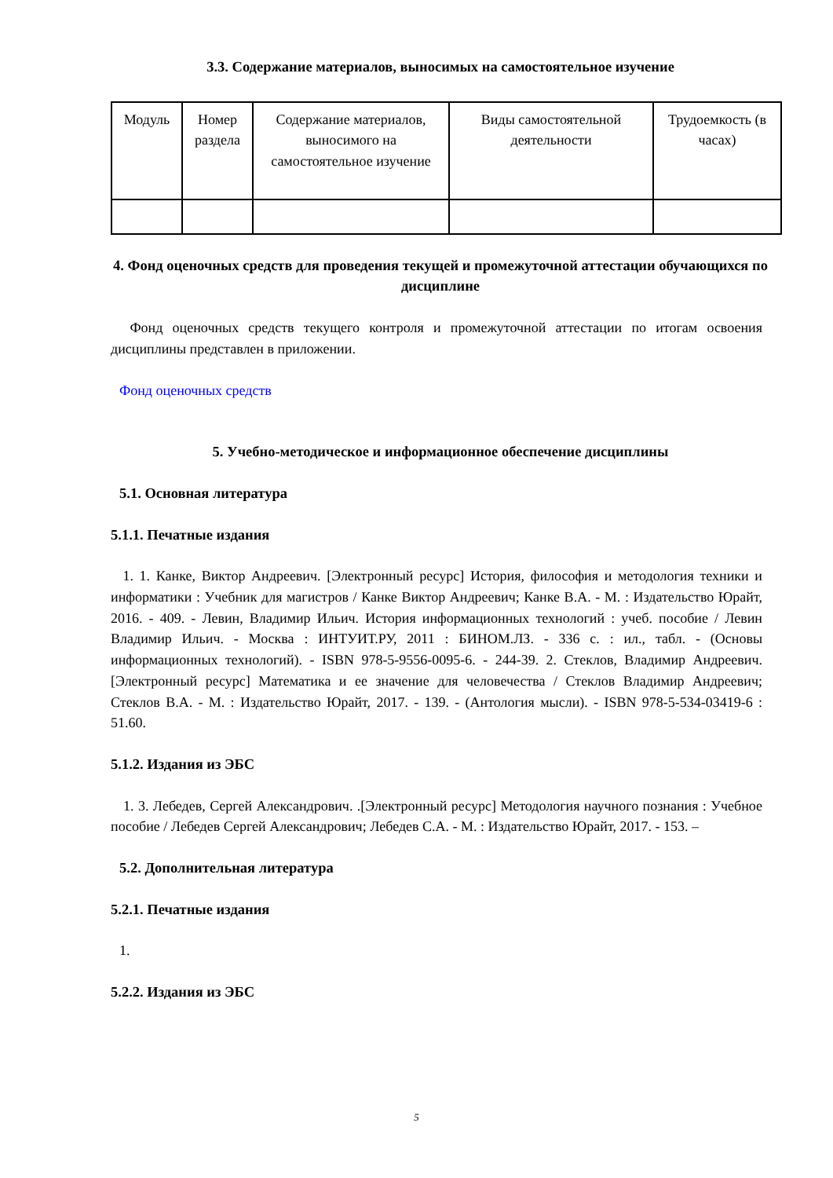3.3. Содержание материалов, выносимых на самостоятельное изучение
| Модуль | Номер раздела | Содержание материалов, выносимого на самостоятельное изучение | Виды самостоятельной деятельности | Трудоемкость (в часах) |
4. Фонд оценочных средств для проведения текущей и промежуточной аттестации обучающихся по дисциплине
Фонд оценочных средств текущего контроля и промежуточной аттестации по итогам освоения дисциплины представлен в приложении.
Фонд оценочных средств
5. Учебно-методическое и информационное обеспечение дисциплины
5.1. Основная литература
5.1.1. Печатные издания
1. 1. Канке, Виктор Андреевич. [Электронный ресурс] История, философия и методология техники и информатики : Учебник для магистров / Канке Виктор Андреевич; Канке В.А. - М. : Издательство Юрайт, 2016. - 409. - Левин, Владимир Ильич. История информационных технологий : учеб. пособие / Левин Владимир Ильич. - Москва : ИНТУИТ.РУ, 2011 : БИНОМ.ЛЗ. - 336 с. : ил., табл. - (Основы информационных технологий). - ISBN 978-5-9556-0095-6. - 244-39. 2. Стеклов, Владимир Андреевич.[Электронный ресурс] Математика и ее значение для человечества / Стеклов Владимир Андреевич; Стеклов В.А. - М. : Издательство Юрайт, 2017. - 139. - (Антология мысли). - ISBN 978-5-534-03419-6 : 51.60.
5.1.2. Издания из ЭБС
1. 3. Лебедев, Сергей Александрович. .[Электронный ресурс] Методология научного познания : Учебное пособие / Лебедев Сергей Александрович; Лебедев С.А. - М. : Издательство Юрайт, 2017. - 153. –
5.2. Дополнительная литература
5.2.1. Печатные издания
1.
5.2.2. Издания из ЭБС
5